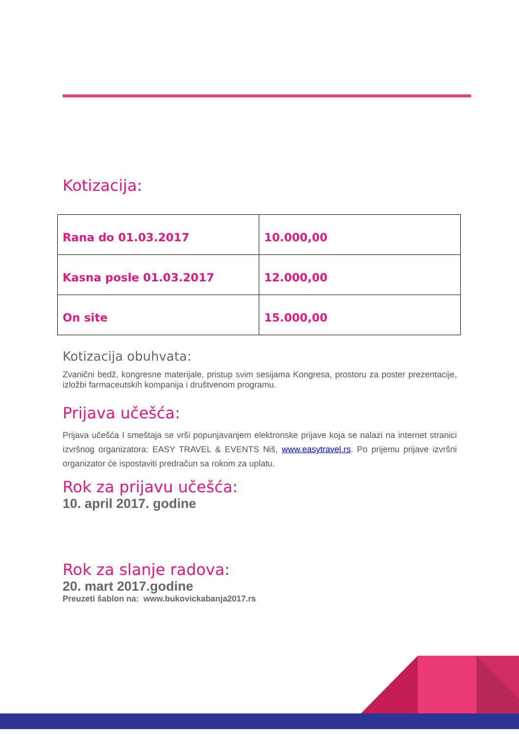Kotizacija:
| Rana do 01.03.2017 | 10.000,00 |
| Kasna posle 01.03.2017 | 12.000,00 |
| On site | 15.000,00 |
Kotizacija obuhvata:
Zvanični bedž, kongresne materijale, pristup svim sesijama Kongresa, prostoru za poster prezentacije, izložbi farmaceutskih kompanija i društvenom programu.
Prijava učešća:
Prijava učešća I smeštaja se vrši popunjavanjem elektronske prijave koja se nalazi na internet stranici izvršnog organizatora: EASY TRAVEL & EVENTS Niš, www.easytravel.rs. Po prijemu prijave izvršni organizator će ispostaviti predračun sa rokom za uplatu.
Rok za prijavu učešća:
10. april 2017. godine
Rok za slanje radova:
20. mart 2017.godine
Preuzeti šablon na: www.bukovickabanja2017.rs